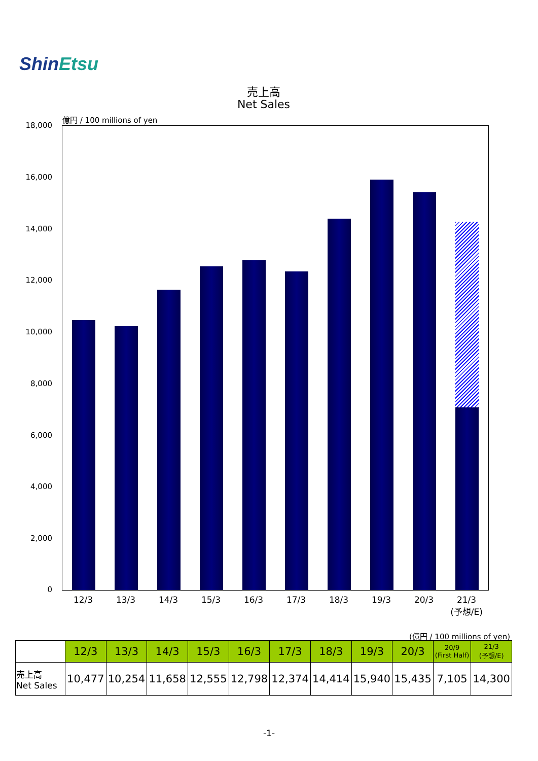ShinEtsu
売上高
Net Sales
億円 / 100 millions of yen
18,000
16,000
14,000
12,000
10,000
8,000
6,000
4,000
2,000
0
12/3 13/3 14/3 15/3 16/3 17/3 18/3 19/3 20/3
21/3
(予想/E)
(億円 / 100 millions of yen)
| | 12/3 | 13/3 | 14/3 | 15/3 | 16/3 | 17/3 | 18/3 | 19/3 | 20/3 | 20/9 (First Half) | 21/3 (予想/E) |
| 売上高 Net Sales | 10,477 | 10,254 | 11,658 | 12,555 | 12,798 | 12,374 | 14,414 | 15,940 | 15,435 | 7,105 | 14,300 |
-1-